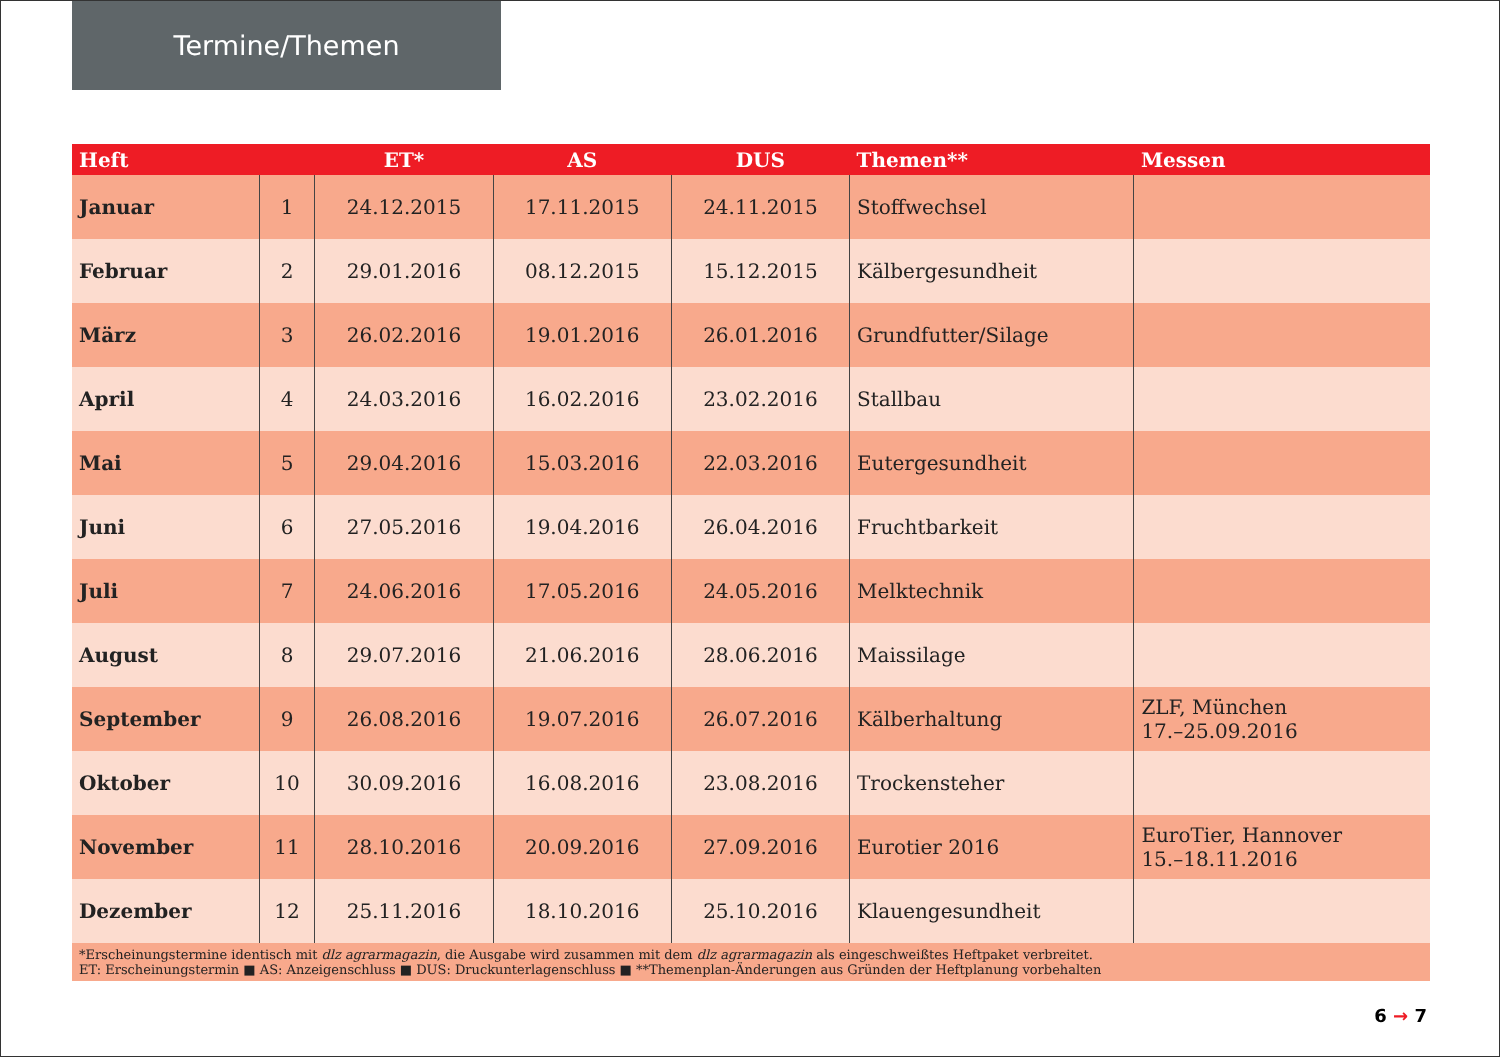Termine/Themen
| Heft | | ET* | AS | DUS | Themen** | Messen |
| --- | --- | --- | --- | --- | --- | --- |
| Januar | 1 | 24.12.2015 | 17.11.2015 | 24.11.2015 | Stoffwechsel | |
| Februar | 2 | 29.01.2016 | 08.12.2015 | 15.12.2015 | Kälbergesundheit | |
| März | 3 | 26.02.2016 | 19.01.2016 | 26.01.2016 | Grundfutter/Silage | |
| April | 4 | 24.03.2016 | 16.02.2016 | 23.02.2016 | Stallbau | |
| Mai | 5 | 29.04.2016 | 15.03.2016 | 22.03.2016 | Eutergesundheit | |
| Juni | 6 | 27.05.2016 | 19.04.2016 | 26.04.2016 | Fruchtbarkeit | |
| Juli | 7 | 24.06.2016 | 17.05.2016 | 24.05.2016 | Melktechnik | |
| August | 8 | 29.07.2016 | 21.06.2016 | 28.06.2016 | Maissilage | |
| September | 9 | 26.08.2016 | 19.07.2016 | 26.07.2016 | Kälberhaltung | ZLF, München 17.–25.09.2016 |
| Oktober | 10 | 30.09.2016 | 16.08.2016 | 23.08.2016 | Trockensteher | |
| November | 11 | 28.10.2016 | 20.09.2016 | 27.09.2016 | Eurotier 2016 | EuroTier, Hannover 15.–18.11.2016 |
| Dezember | 12 | 25.11.2016 | 18.10.2016 | 25.10.2016 | Klauengesundheit | |
| *Erscheinungstermine identisch mit dlz agrarmagazin , die Ausgabe wird zusammen mit dem dlz agrarmagazin als eingeschweißtes Heftpaket verbreitet. ET: Erscheinungstermin ■ AS: Anzeigenschluss ■ DUS: Druckunterlagenschluss ■ **Themenplan-Änderungen aus Gründen der Heftplanung vorbehalten | | | | | | |
6 → 7